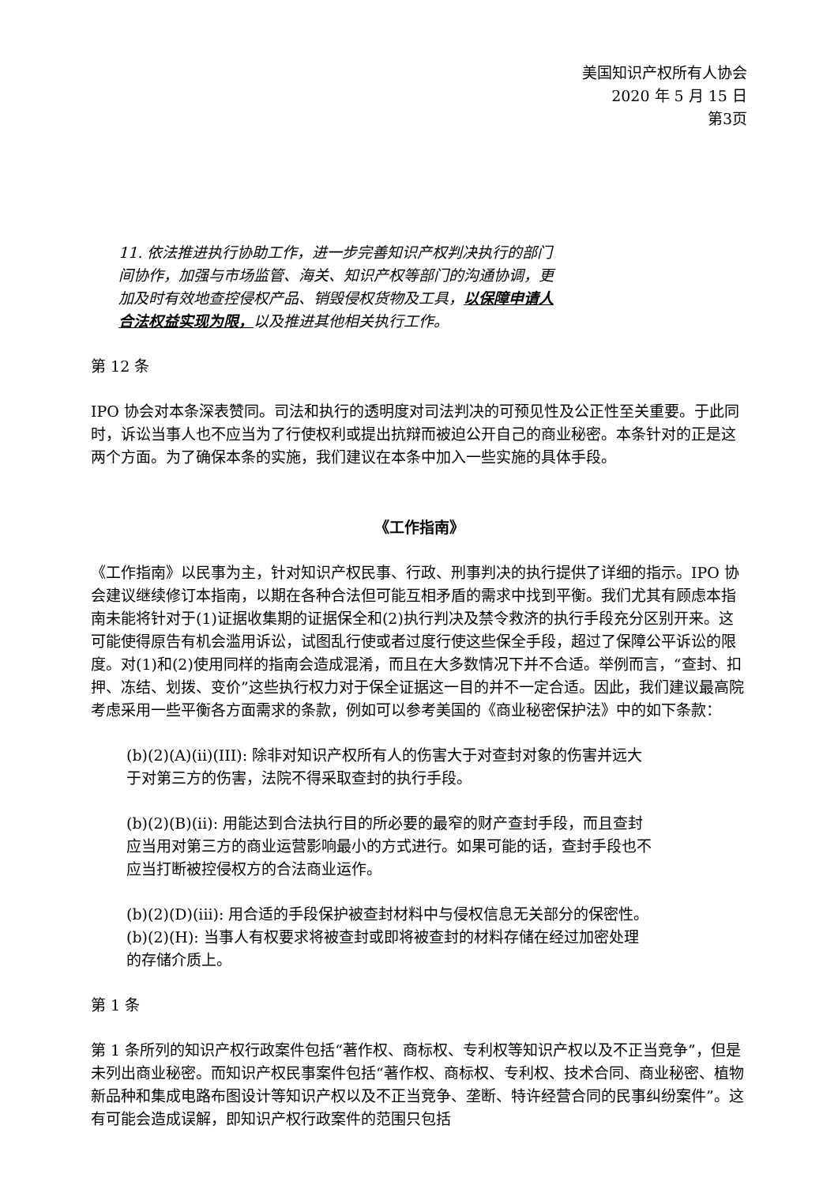美国知识产权所有人协会
2020 年 5 月 15 日
第3页
11. 依法推进执行协助工作，进一步完善知识产权判决执行的部门间协作，加强与市场监管、海关、知识产权等部门的沟通协调，更加及时有效地查控侵权产品、销毁侵权货物及工具，以保障申请人合法权益实现为限，以及推进其他相关执行工作。
第 12 条
IPO 协会对本条深表赞同。司法和执行的透明度对司法判决的可预见性及公正性至关重要。于此同时，诉讼当事人也不应当为了行使权利或提出抗辩而被迫公开自己的商业秘密。本条针对的正是这两个方面。为了确保本条的实施，我们建议在本条中加入一些实施的具体手段。
《工作指南》
《工作指南》以民事为主，针对知识产权民事、行政、刑事判决的执行提供了详细的指示。IPO 协会建议继续修订本指南，以期在各种合法但可能互相矛盾的需求中找到平衡。我们尤其有顾虑本指南未能将针对于(1)证据收集期的证据保全和(2)执行判决及禁令救济的执行手段充分区别开来。这可能使得原告有机会滥用诉讼，试图乱行使或者过度行使这些保全手段，超过了保障公平诉讼的限度。对(1)和(2)使用同样的指南会造成混淆，而且在大多数情况下并不合适。举例而言，“查封、扣押、冻结、划拨、变价”这些执行权力对于保全证据这一目的并不一定合适。因此，我们建议最高院考虑采用一些平衡各方面需求的条款，例如可以参考美国的《商业秘密保护法》中的如下条款：
(b)(2)(A)(ii)(III): 除非对知识产权所有人的伤害大于对查封对象的伤害并远大于对第三方的伤害，法院不得采取查封的执行手段。
(b)(2)(B)(ii): 用能达到合法执行目的所必要的最窄的财产查封手段，而且查封应当用对第三方的商业运营影响最小的方式进行。如果可能的话，查封手段也不应当打断被控侵权方的合法商业运作。
(b)(2)(D)(iii): 用合适的手段保护被查封材料中与侵权信息无关部分的保密性。
(b)(2)(H): 当事人有权要求将被查封或即将被查封的材料存储在经过加密处理的存储介质上。
第 1 条
第 1 条所列的知识产权行政案件包括“著作权、商标权、专利权等知识产权以及不正当竞争”，但是未列出商业秘密。而知识产权民事案件包括“著作权、商标权、专利权、技术合同、商业秘密、植物新品种和集成电路布图设计等知识产权以及不正当竞争、垄断、特许经营合同的民事纠纷案件”。这有可能会造成误解，即知识产权行政案件的范围只包括